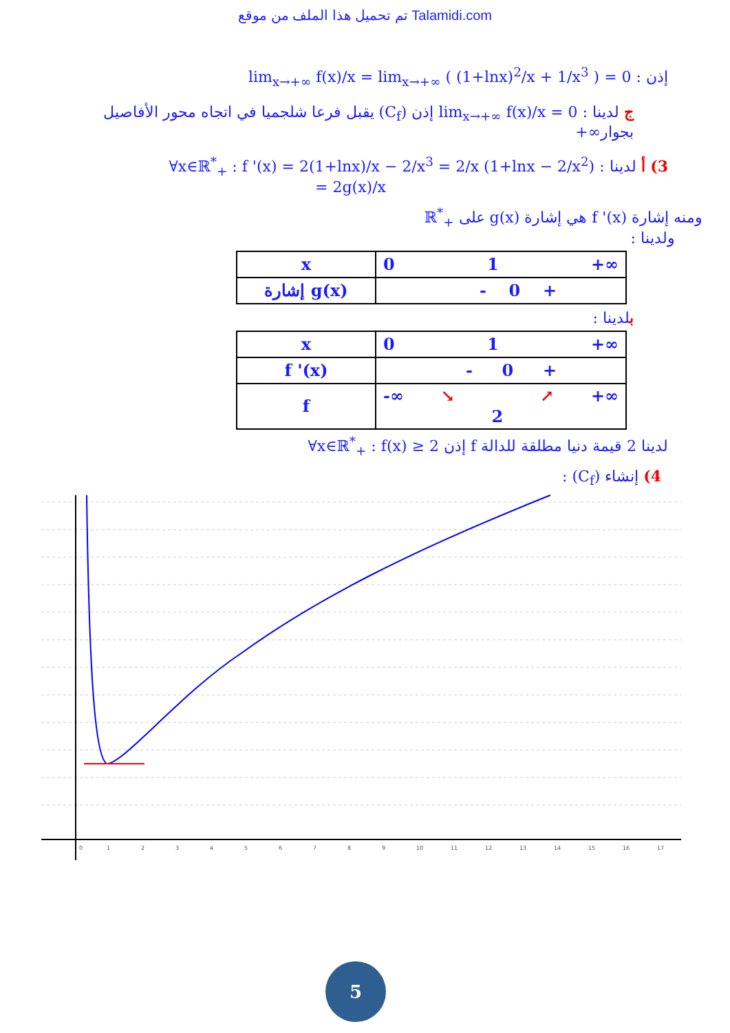تم تحميل هذا الملف من موقع Talamidi.com
إذن : lim<sub>x→+∞</sub> f(x)/x = lim<sub>x→+∞</sub> ( (1+lnx)<sup>2</sup>/x + 1/x<sup>3</sup> ) = 0
ج لدينا : lim<sub>x→+∞</sub> f(x)/x = 0 إذن (C<sub>f</sub>) يقبل فرعا شلجميا في اتجاه محور الأفاصيل بجوار∞+
3) أ لدينا : ∀x∈ℝ<sup>*</sup><sub>+</sub> : f '(x) = 2(1+lnx)/x − 2/x<sup>3</sup> = 2/x (1+lnx − 2/x<sup>2</sup>)
= 2g(x)/x
ومنه إشارة f '(x) هي إشارة g(x) على ℝ<sup>*</sup><sub>+</sub>
ولدينا :
| x | 0 1 +∞ |
| إشارة g(x) | - 0 + |
بلدينا :
| x | 0 1 +∞ |
| f '(x) | - 0 + |
| f | -∞ ↘ 2 ↗ +∞ |
لدينا 2 قيمة دنيا مطلقة للدالة f إذن ∀x∈ℝ<sup>*</sup><sub>+</sub> : f(x) ≥ 2
4) إنشاء (C<sub>f</sub>) :
0
1
2
3
4
5
6
7
8
9
10
11
12
13
14
15
16
17
5